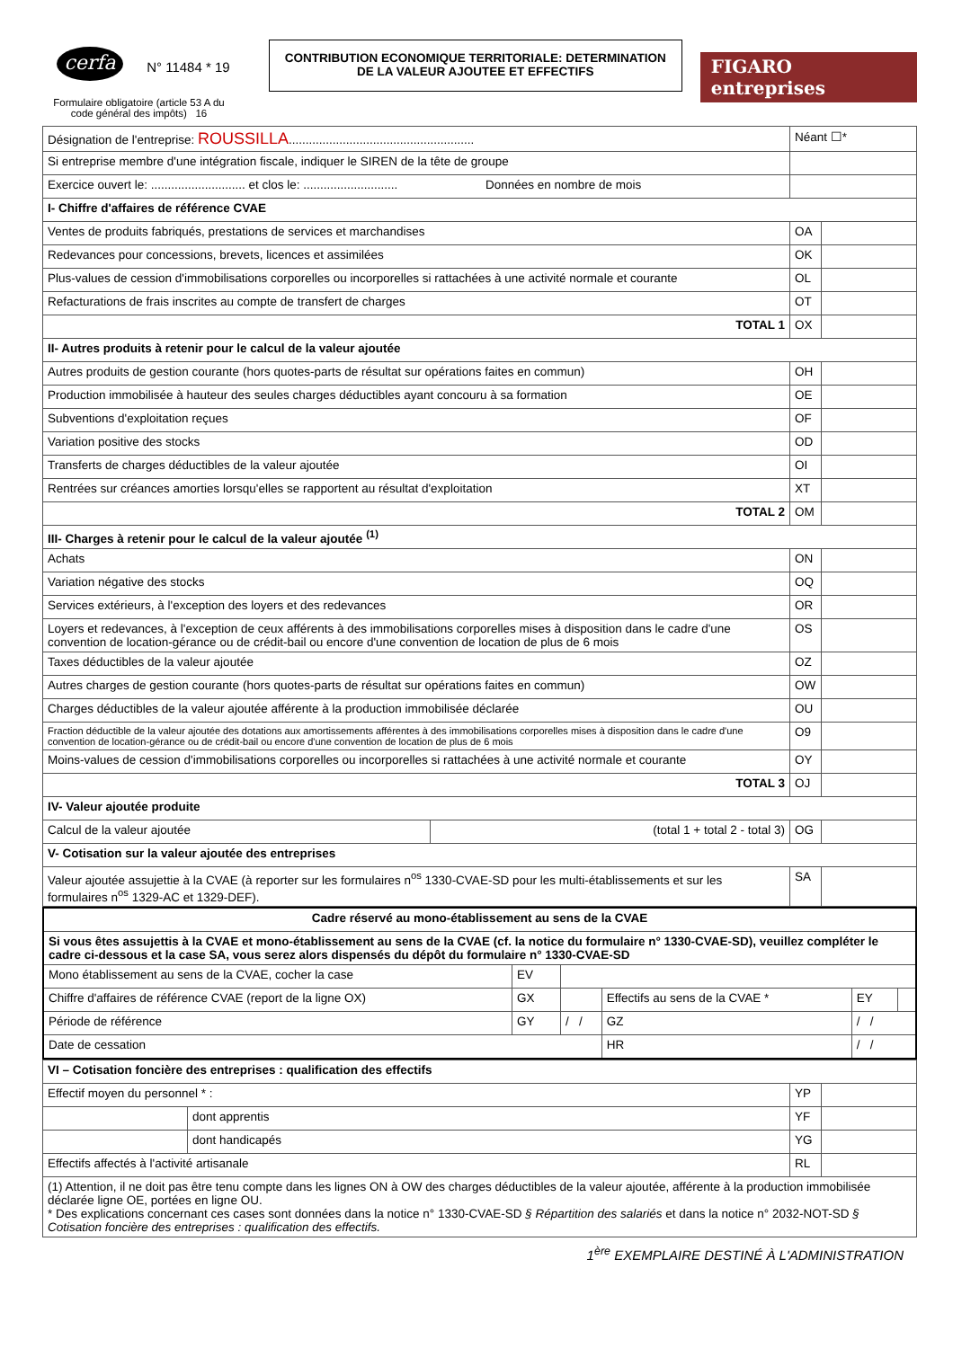cerfa
N° 11484 * 19
CONTRIBUTION ECONOMIQUE TERRITORIALE: DETERMINATION
DE LA VALEUR AJOUTEE ET EFFECTIFS
FIGARO entreprises
Formulaire obligatoire (article 53 A du code général des impôts) 16
| Désignation de l'entreprise: ROUSSILLA ....................................................... | | Néant ☐* | |
| Si entreprise membre d'une intégration fiscale, indiquer le SIREN de la tête de groupe | | | |
| Exercice ouvert le: ............................ et clos le: ............................ Données en nombre de mois | | | |
| I- Chiffre d'affaires de référence CVAE | | | |
| Ventes de produits fabriqués, prestations de services et marchandises | | OA | |
| Redevances pour concessions, brevets, licences et assimilées | | OK | |
| Plus-values de cession d'immobilisations corporelles ou incorporelles si rattachées à une activité normale et courante | | OL | |
| Refacturations de frais inscrites au compte de transfert de charges | | OT | |
| TOTAL 1 | | OX | |
| II- Autres produits à retenir pour le calcul de la valeur ajoutée | | | |
| Autres produits de gestion courante (hors quotes-parts de résultat sur opérations faites en commun) | | OH | |
| Production immobilisée à hauteur des seules charges déductibles ayant concouru à sa formation | | OE | |
| Subventions d'exploitation reçues | | OF | |
| Variation positive des stocks | | OD | |
| Transferts de charges déductibles de la valeur ajoutée | | OI | |
| Rentrées sur créances amorties lorsqu'elles se rapportent au résultat d'exploitation | | XT | |
| TOTAL 2 | | OM | |
| III- Charges à retenir pour le calcul de la valeur ajoutée <sup>(1)</sup> | | | |
| Achats | | ON | |
| Variation négative des stocks | | OQ | |
| Services extérieurs, à l'exception des loyers et des redevances | | OR | |
| Loyers et redevances, à l'exception de ceux afférents à des immobilisations corporelles mises à disposition dans le cadre d'une convention de location-gérance ou de crédit-bail ou encore d'une convention de location de plus de 6 mois | | OS | |
| Taxes déductibles de la valeur ajoutée | | OZ | |
| Autres charges de gestion courante (hors quotes-parts de résultat sur opérations faites en commun) | | OW | |
| Charges déductibles de la valeur ajoutée afférente à la production immobilisée déclarée | | OU | |
| Fraction déductible de la valeur ajoutée des dotations aux amortissements afférentes à des immobilisations corporelles mises à disposition dans le cadre d'une convention de location-gérance ou de crédit-bail ou encore d'une convention de location de plus de 6 mois | | O9 | |
| Moins-values de cession d'immobilisations corporelles ou incorporelles si rattachées à une activité normale et courante | | OY | |
| TOTAL 3 | | OJ | |
| IV- Valeur ajoutée produite | | | |
| Calcul de la valeur ajoutée | (total 1 + total 2 - total 3) | OG | |
| V- Cotisation sur la valeur ajoutée des entreprises | | | |
| Valeur ajoutée assujettie à la CVAE (à reporter sur les formulaires n<sup>os</sup> 1330-CVAE-SD pour les multi-établissements et sur les formulaires n<sup>os</sup> 1329-AC et 1329-DEF). | | SA | |
| Cadre réservé au mono-établissement au sens de la CVAE | | | | | |
| Si vous êtes assujettis à la CVAE et mono-établissement au sens de la CVAE (cf. la notice du formulaire n° 1330-CVAE-SD), veuillez compléter le cadre ci-dessous et la case SA, vous serez alors dispensés du dépôt du formulaire n° 1330-CVAE-SD | | | | | |
| Mono établissement au sens de la CVAE, cocher la case | EV | | | | |
| Chiffre d'affaires de référence CVAE (report de la ligne OX) | GX | | Effectifs au sens de la CVAE * | EY | |
| Période de référence | GY | / / | GZ | / / | |
| Date de cessation | | | HR | / / | |
| VI – Cotisation foncière des entreprises : qualification des effectifs | | | |
| Effectif moyen du personnel * : | | YP | |
| | dont apprentis | YF | |
| | dont handicapés | YG | |
| Effectifs affectés à l'activité artisanale | | RL | |
| (1) Attention, il ne doit pas être tenu compte dans les lignes ON à OW des charges déductibles de la valeur ajoutée, afférente à la production immobilisée déclarée ligne OE, portées en ligne OU. * Des explications concernant ces cases sont données dans la notice n° 1330-CVAE-SD § Répartition des salariés et dans la notice n° 2032-NOT-SD § Cotisation foncière des entreprises : qualification des effectifs. | | | |
1<sup>ère</sup> EXEMPLAIRE DESTINÉ À L'ADMINISTRATION